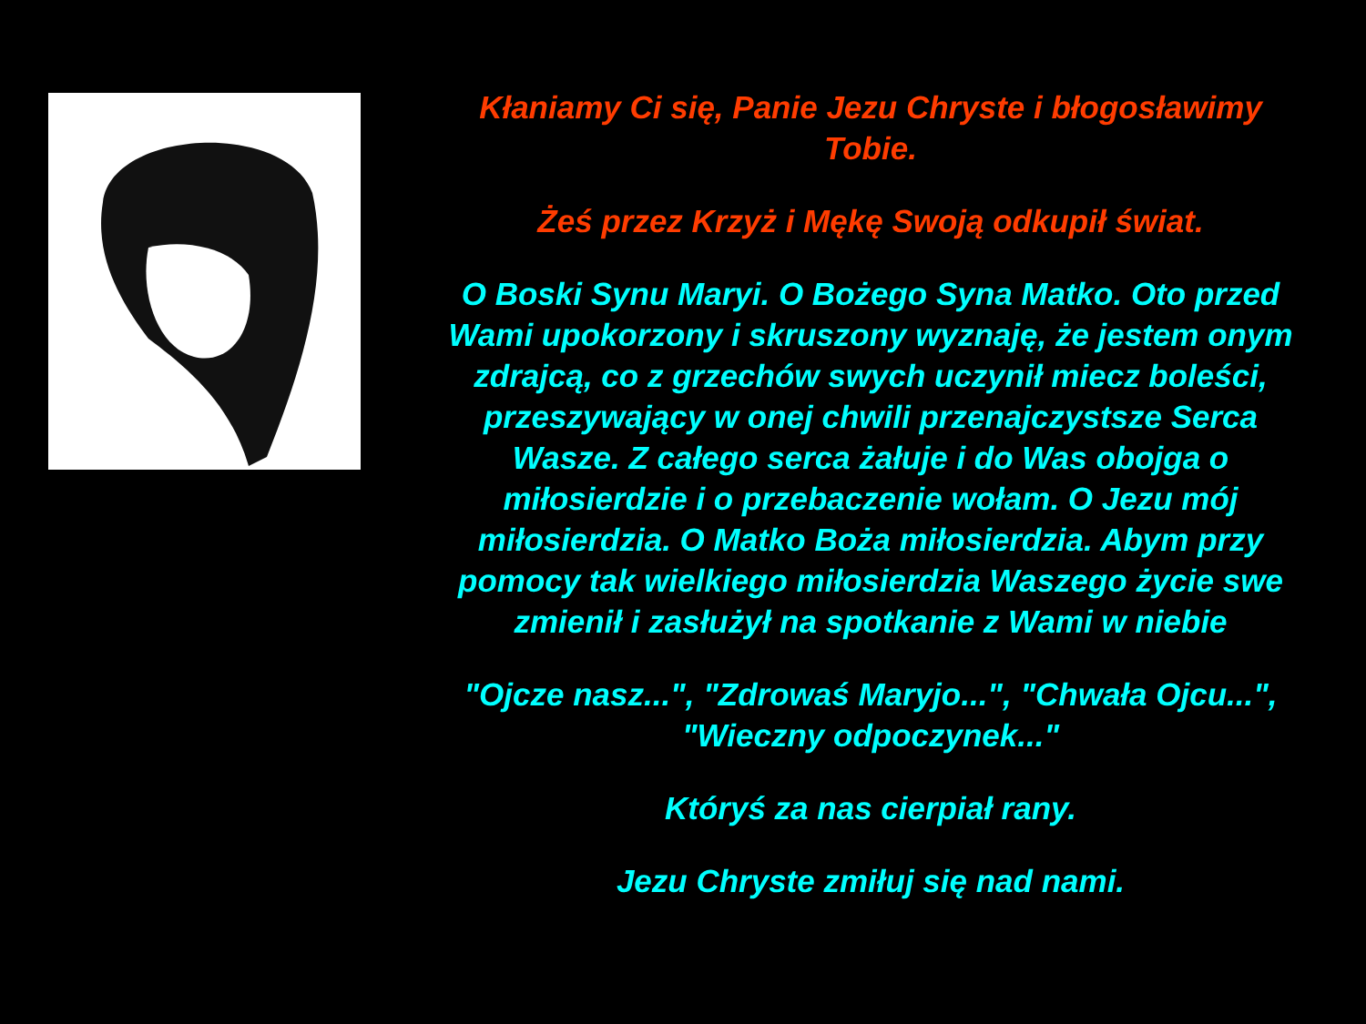Kłaniamy Ci się, Panie Jezu Chryste i błogosławimy Tobie.
Żeś przez Krzyż i Mękę Swoją odkupił świat.
O Boski Synu Maryi. O Bożego Syna Matko. Oto przed Wami upokorzony i skruszony wyznaję, że jestem onym zdrajcą, co z grzechów swych uczynił miecz boleści, przeszywający w onej chwili przenajczystsze Serca Wasze. Z całego serca żałuje i do Was obojga o miłosierdzie i o przebaczenie wołam. O Jezu mój miłosierdzia. O Matko Boża miłosierdzia. Abym przy pomocy tak wielkiego miłosierdzia Waszego życie swe zmienił i zasłużył na spotkanie z Wami w niebie
"Ojcze nasz...", "Zdrowaś Maryjo...", "Chwała Ojcu...", "Wieczny odpoczynek..."
Któryś za nas cierpiał rany.
Jezu Chryste zmiłuj się nad nami.